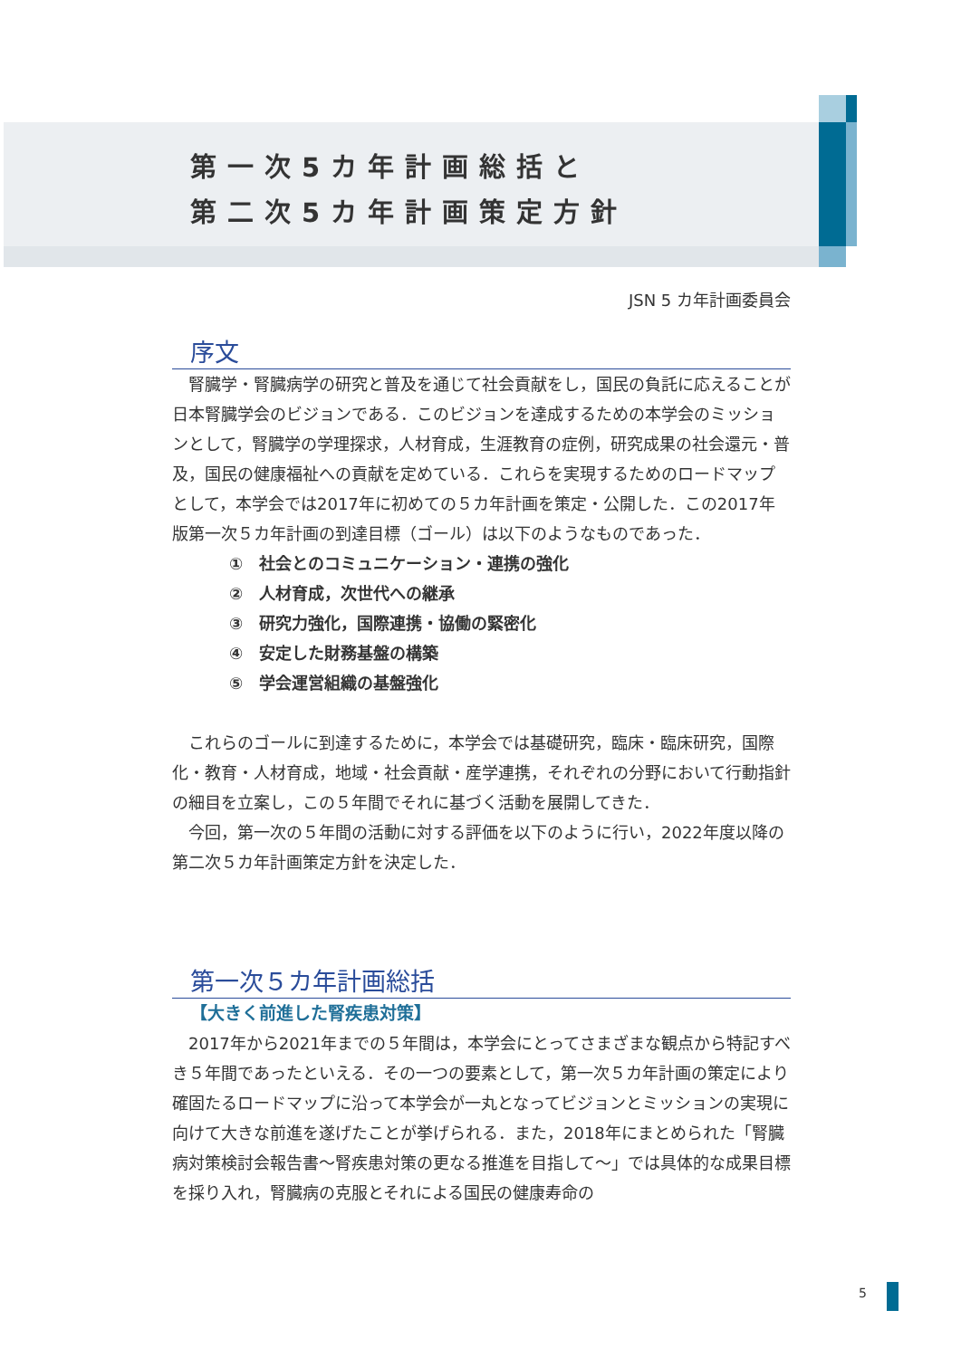第一次5カ年計画総括と
第二次5カ年計画策定方針
JSN 5 カ年計画委員会
序文
腎臓学・腎臓病学の研究と普及を通じて社会貢献をし，国民の負託に応えることが日本腎臓学会のビジョンである．このビジョンを達成するための本学会のミッションとして，腎臓学の学理探求，人材育成，生涯教育の症例，研究成果の社会還元・普及，国民の健康福祉への貢献を定めている．これらを実現するためのロードマップとして，本学会では2017年に初めての５カ年計画を策定・公開した．この2017年版第一次５カ年計画の到達目標（ゴール）は以下のようなものであった．
①　社会とのコミュニケーション・連携の強化
②　人材育成，次世代への継承
③　研究力強化，国際連携・協働の緊密化
④　安定した財務基盤の構築
⑤　学会運営組織の基盤強化
これらのゴールに到達するために，本学会では基礎研究，臨床・臨床研究，国際化・教育・人材育成，地域・社会貢献・産学連携，それぞれの分野において行動指針の細目を立案し，この５年間でそれに基づく活動を展開してきた．
今回，第一次の５年間の活動に対する評価を以下のように行い，2022年度以降の第二次５カ年計画策定方針を決定した．
第一次５カ年計画総括
【大きく前進した腎疾患対策】
2017年から2021年までの５年間は，本学会にとってさまざまな観点から特記すべき５年間であったといえる．その一つの要素として，第一次５カ年計画の策定により確固たるロードマップに沿って本学会が一丸となってビジョンとミッションの実現に向けて大きな前進を遂げたことが挙げられる．また，2018年にまとめられた「腎臓病対策検討会報告書～腎疾患対策の更なる推進を目指して～」では具体的な成果目標を採り入れ，腎臓病の克服とそれによる国民の健康寿命の
5